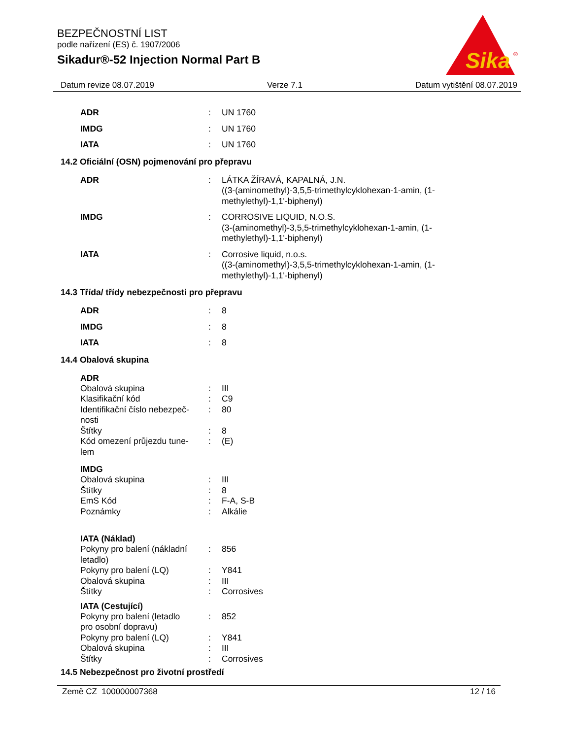BEZPEČNOSTNÍ LIST
podle nařízení (ES) č. 1907/2006
Sikadur®-52 Injection Normal Part B
Sika
®
Datum revize 08.07.2019 Verze 7.1 Datum vytištění 08.07.2019
| ADR | : | UN 1760 |
| IMDG | : | UN 1760 |
| IATA | : | UN 1760 |
14.2 Oficiální (OSN) pojmenování pro přepravu
| ADR | : | LÁTKA ŽÍRAVÁ, KAPALNÁ, J.N. ((3-(aminomethyl)-3,5,5-trimethylcyklohexan-1-amin, (1- methylethyl)-1,1'-biphenyl) |
| IMDG | : | CORROSIVE LIQUID, N.O.S. (3-(aminomethyl)-3,5,5-trimethylcyklohexan-1-amin, (1- methylethyl)-1,1'-biphenyl) |
| IATA | : | Corrosive liquid, n.o.s. ((3-(aminomethyl)-3,5,5-trimethylcyklohexan-1-amin, (1- methylethyl)-1,1'-biphenyl) |
14.3 Třída/ třídy nebezpečnosti pro přepravu
| ADR | : | 8 |
| IMDG | : | 8 |
| IATA | : | 8 |
14.4 Obalová skupina
ADR
| Obalová skupina | : | III |
| Klasifikační kód | : | C9 |
| Identifikační číslo nebezpeč- nosti | : | 80 |
| Štítky | : | 8 |
| Kód omezení průjezdu tune- lem | : | (E) |
IMDG
| Obalová skupina | : | III |
| Štítky | : | 8 |
| EmS Kód | : | F-A, S-B |
| Poznámky | : | Alkálie |
IATA (Náklad)
| Pokyny pro balení (nákladní letadlo) | : | 856 |
| Pokyny pro balení (LQ) | : | Y841 |
| Obalová skupina | : | III |
| Štítky | : | Corrosives |
IATA (Cestující)
| Pokyny pro balení (letadlo pro osobní dopravu) | : | 852 |
| Pokyny pro balení (LQ) | : | Y841 |
| Obalová skupina | : | III |
| Štítky | : | Corrosives |
14.5 Nebezpečnost pro životní prostředí
Země CZ 100000007368 12 / 16